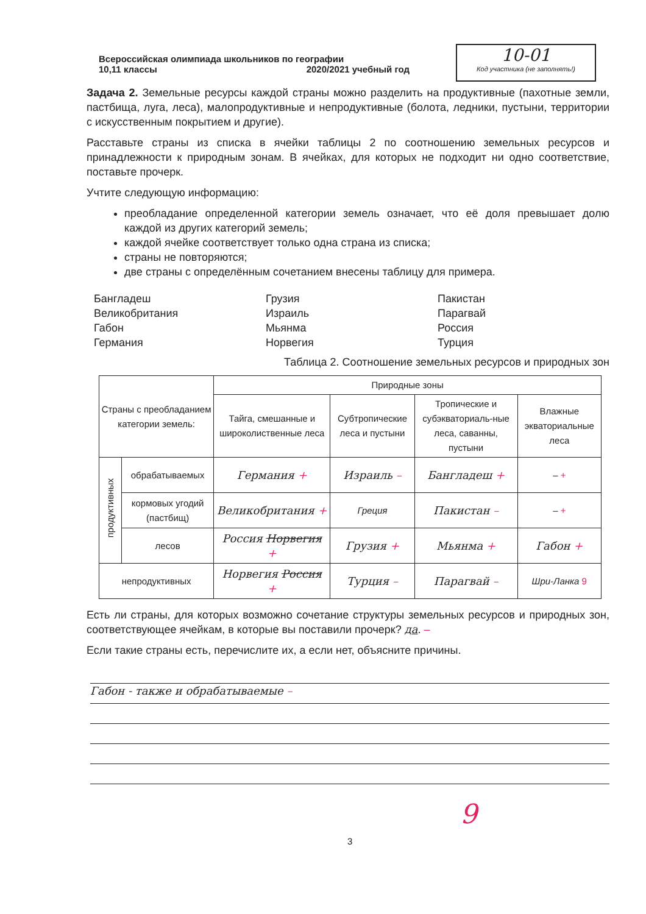Всероссийская олимпиада школьников по географии
10,11 классы 2020/2021 учебный год
10-01
Код участника (не заполнять!)
Задача 2. Земельные ресурсы каждой страны можно разделить на продуктивные (пахотные земли, пастбища, луга, леса), малопродуктивные и непродуктивные (болота, ледники, пустыни, территории с искусственным покрытием и другие).
Расставьте страны из списка в ячейки таблицы 2 по соотношению земельных ресурсов и принадлежности к природным зонам. В ячейках, для которых не подходит ни одно соответствие, поставьте прочерк.
Учтите следующую информацию:
преобладание определенной категории земель означает, что её доля превышает долю каждой из других категорий земель;
каждой ячейке соответствует только одна страна из списка;
страны не повторяются;
две страны с определённым сочетанием внесены таблицу для примера.
Бангладеш
Великобритания
Габон
Германия
Грузия
Израиль
Мьянма
Норвегия
Пакистан
Парагвай
Россия
Турция
Таблица 2. Соотношение земельных ресурсов и природных зон
| Страны с преобладанием категории земель: | | Природные зоны | | | |
| --- | --- | --- | --- | --- | --- |
| | | Тайга, смешанные и широколиственные леса | Субтропические леса и пустыни | Тропические и субэкваториаль-ные леса, саванны, пустыни | Влажные экваториальные леса |
| продуктивных | обрабатываемых | Германия + | Израиль – | Бангладеш + | – + |
| | кормовых угодий (пастбищ) | Великобритания + | Греция | Пакистан – | – + |
| | лесов | Россия Норвегия + | Грузия + | Мьянма + | Габон + |
| непродуктивных | | Норвегия Россия + | Турция – | Парагвай – | Шри-Ланка 9 |
Есть ли страны, для которых возможно сочетание структуры земельных ресурсов и природных зон, соответствующее ячейкам, в которые вы поставили прочерк? да. –
Если такие страны есть, перечислите их, а если нет, объясните причины.
Габон - также и обрабатываемые –
9
3